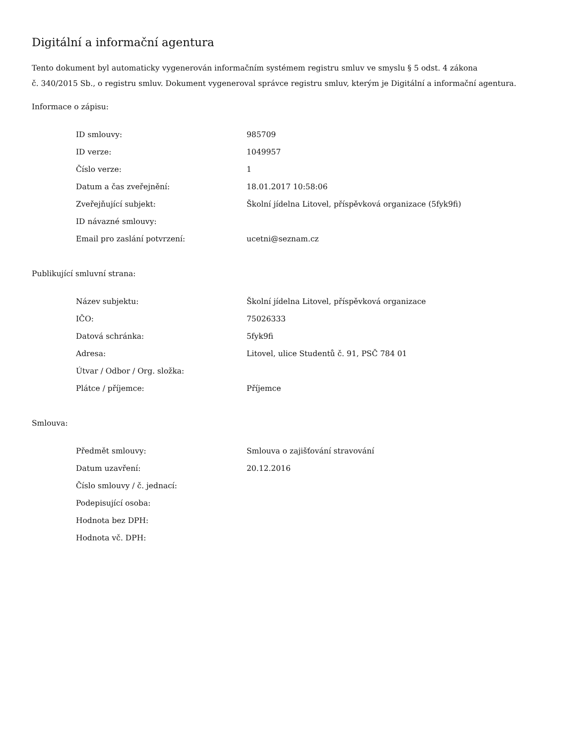Digitální a informační agentura
Tento dokument byl automaticky vygenerován informačním systémem registru smluv ve smyslu § 5 odst. 4 zákona
č. 340/2015 Sb., o registru smluv. Dokument vygeneroval správce registru smluv, kterým je Digitální a informační agentura.
Informace o zápisu:
| ID smlouvy: | 985709 |
| ID verze: | 1049957 |
| Číslo verze: | 1 |
| Datum a čas zveřejnění: | 18.01.2017 10:58:06 |
| Zveřejňující subjekt: | Školní jídelna Litovel, příspěvková organizace (5fyk9fi) |
| ID návazné smlouvy: | |
| Email pro zaslání potvrzení: | ucetni@seznam.cz |
Publikující smluvní strana:
| Název subjektu: | Školní jídelna Litovel, příspěvková organizace |
| IČO: | 75026333 |
| Datová schránka: | 5fyk9fi |
| Adresa: | Litovel, ulice Studentů č. 91, PSČ 784 01 |
| Útvar / Odbor / Org. složka: | |
| Plátce / příjemce: | Příjemce |
Smlouva:
| Předmět smlouvy: | Smlouva o zajišťování stravování |
| Datum uzavření: | 20.12.2016 |
| Číslo smlouvy / č. jednací: | |
| Podepisující osoba: | |
| Hodnota bez DPH: | |
| Hodnota vč. DPH: | |